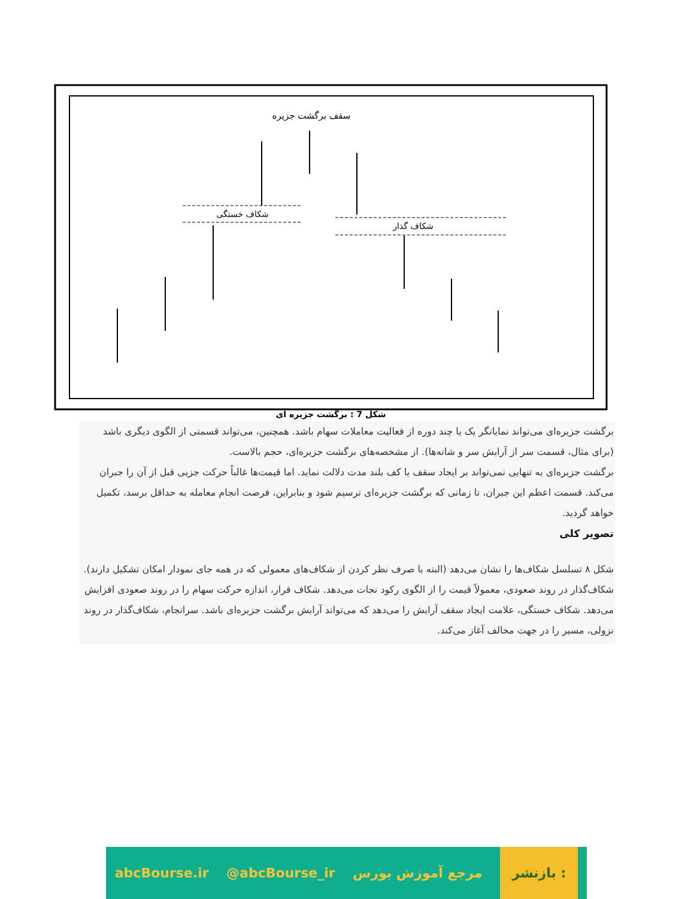سقف برگشت جزیره
شکاف خستگی
شکاف گذار
شکل 7 : برگشت جزیره ای
برگشت جزیره‌ای می‌تواند نمایانگر یک یا چند دوره از فعالیت معاملات سهام باشد. همچنین، می‌تواند قسمتی از الگوی دیگری باشد (برای مثال، قسمت سر از آرایش سر و شانه‌ها). از مشخصه‌های برگشت جزیره‌ای، حجم بالاست.
برگشت جزیره‌ای به تنهایی نمی‌تواند بر ایجاد سقف یا کف بلند مدت دلالت نماید. اما قیمت‌ها غالباً حرکت جزیی قبل از آن را جبران می‌کند. قسمت اعظم این جبران، تا زمانی که برگشت جزیره‌ای ترسیم شود و بنابراین، فرصت انجام معامله به حداقل برسد، تکمیل خواهد گردید.
تصویر کلی
شکل ۸ تسلسل شکاف‌ها را نشان می‌دهد (البته با صرف نظر کردن از شکاف‌های معمولی که در همه جای نمودار امکان تشکیل دارند). شکاف‌گذار در روند صعودی، معمولاً قیمت را از الگوی رکود نجات می‌دهد. شکاف فرار، اندازه حرکت سهام را در روند صعودی افزایش می‌دهد. شکاف خستگی، علامت ایجاد سقف آرایش را می‌دهد که می‌تواند آرایش برگشت جزیره‌ای باشد. سرانجام، شکاف‌گذار در روند نزولی، مسیر را در جهت مخالف آغاز می‌کند.
abcBourse.ir @abcBourse_ir مرجع آموزش بورس بازنشر :